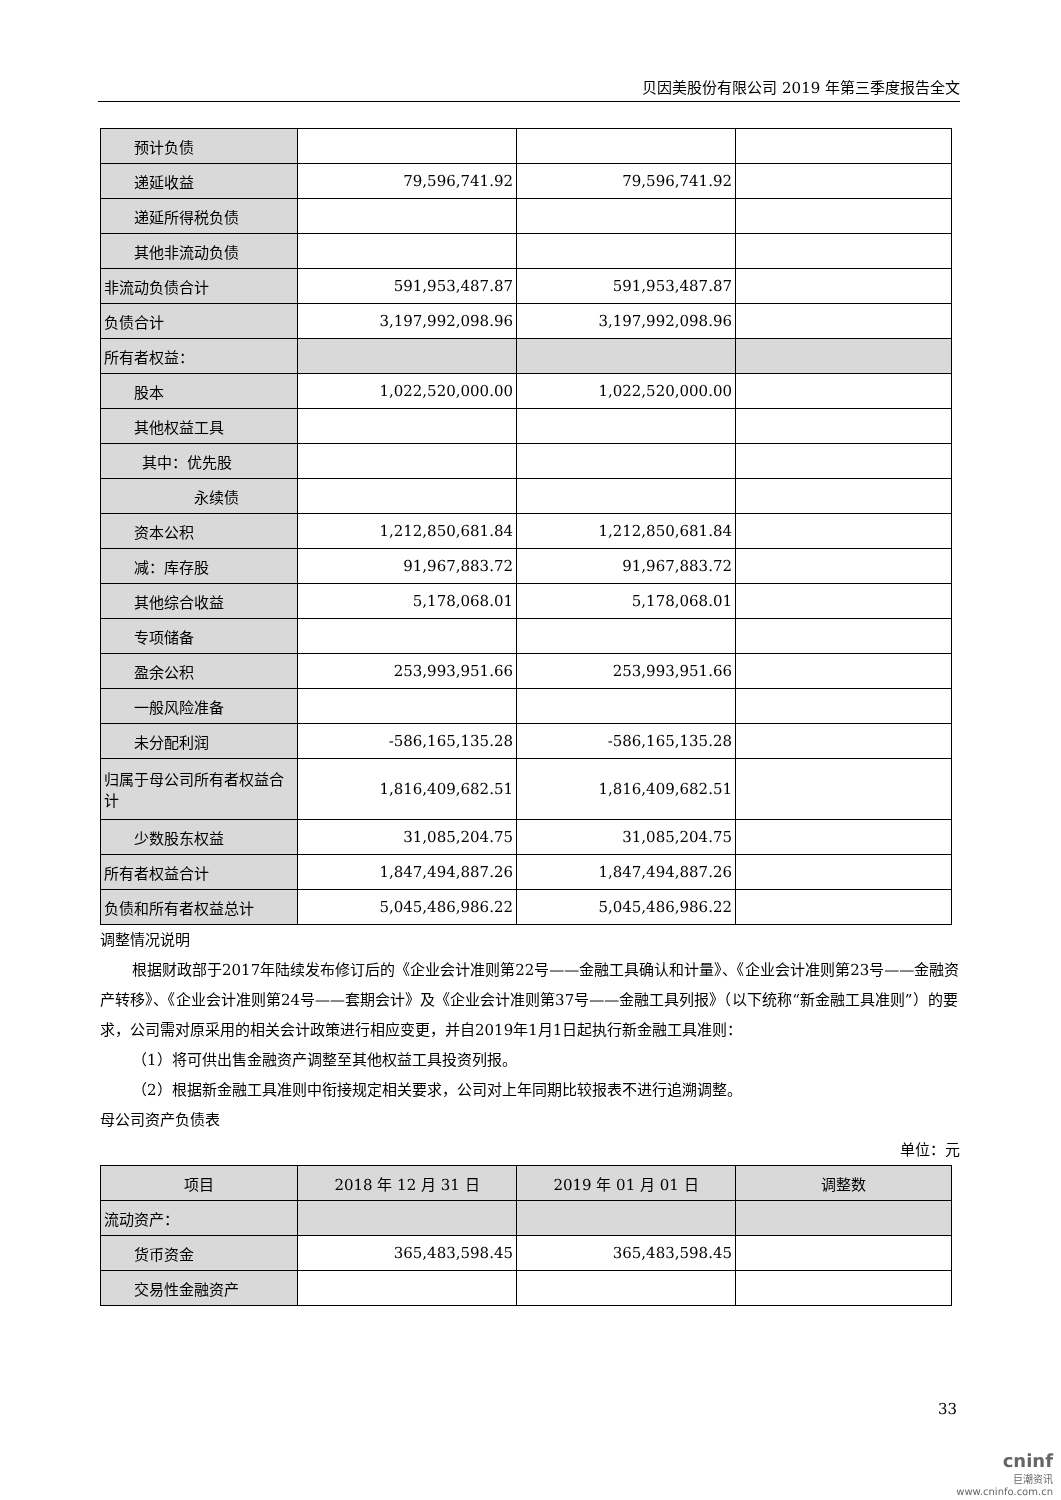贝因美股份有限公司 2019 年第三季度报告全文
| 预计负债 | | | |
| 递延收益 | 79,596,741.92 | 79,596,741.92 | |
| 递延所得税负债 | | | |
| 其他非流动负债 | | | |
| 非流动负债合计 | 591,953,487.87 | 591,953,487.87 | |
| 负债合计 | 3,197,992,098.96 | 3,197,992,098.96 | |
| 所有者权益： | | | |
| 股本 | 1,022,520,000.00 | 1,022,520,000.00 | |
| 其他权益工具 | | | |
| 其中：优先股 | | | |
| 永续债 | | | |
| 资本公积 | 1,212,850,681.84 | 1,212,850,681.84 | |
| 减：库存股 | 91,967,883.72 | 91,967,883.72 | |
| 其他综合收益 | 5,178,068.01 | 5,178,068.01 | |
| 专项储备 | | | |
| 盈余公积 | 253,993,951.66 | 253,993,951.66 | |
| 一般风险准备 | | | |
| 未分配利润 | -586,165,135.28 | -586,165,135.28 | |
| 归属于母公司所有者权益合计 | 1,816,409,682.51 | 1,816,409,682.51 | |
| 少数股东权益 | 31,085,204.75 | 31,085,204.75 | |
| 所有者权益合计 | 1,847,494,887.26 | 1,847,494,887.26 | |
| 负债和所有者权益总计 | 5,045,486,986.22 | 5,045,486,986.22 | |
调整情况说明
根据财政部于2017年陆续发布修订后的《企业会计准则第22号——金融工具确认和计量》、《企业会计准则第23号——金融资产转移》、《企业会计准则第24号——套期会计》及《企业会计准则第37号——金融工具列报》（以下统称“新金融工具准则”）的要求，公司需对原采用的相关会计政策进行相应变更，并自2019年1月1日起执行新金融工具准则：
（1）将可供出售金融资产调整至其他权益工具投资列报。
（2）根据新金融工具准则中衔接规定相关要求，公司对上年同期比较报表不进行追溯调整。
母公司资产负债表
单位：元
| 项目 | 2018 年 12 月 31 日 | 2019 年 01 月 01 日 | 调整数 |
| --- | --- | --- | --- |
| 流动资产： | | | |
| 货币资金 | 365,483,598.45 | 365,483,598.45 | |
| 交易性金融资产 | | | |
33
cninf
巨潮资讯
www.cninfo.com.cn